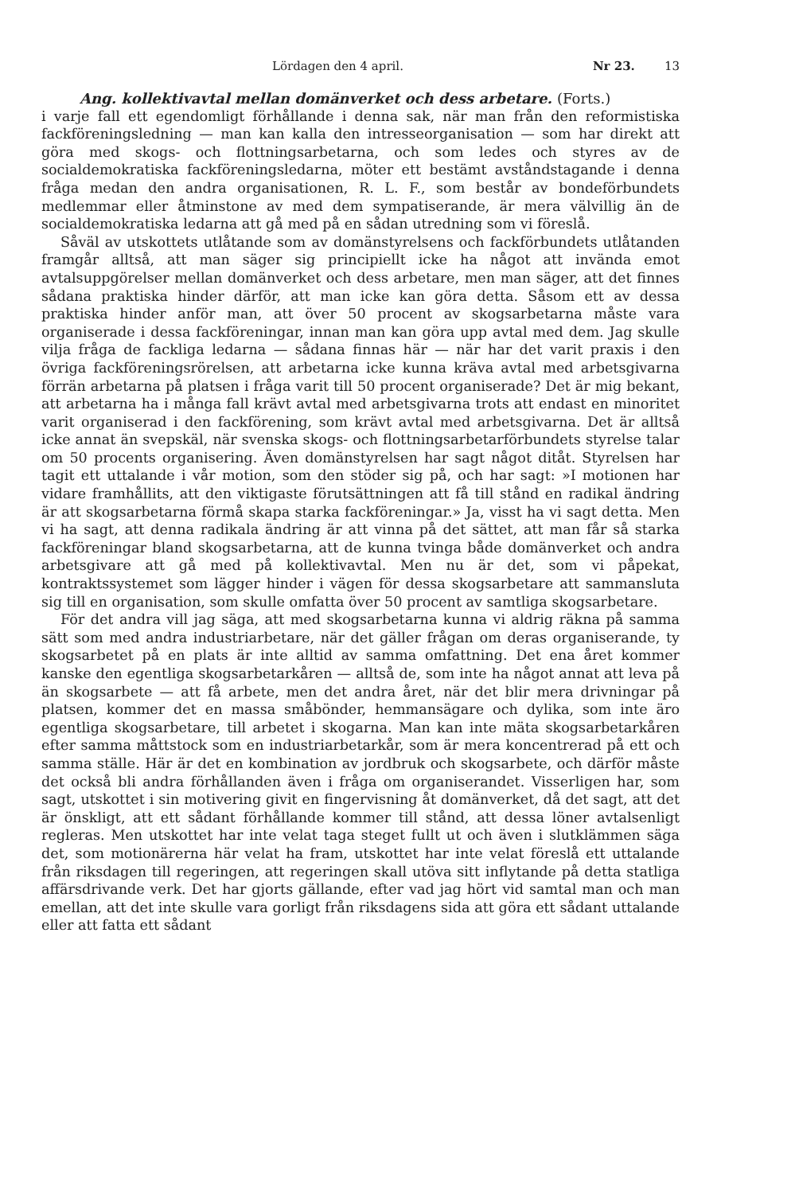Lördagen den 4 april. Nr 23. 13
Ang. kollektivavtal mellan domänverket och dess arbetare. (Forts.)
i varje fall ett egendomligt förhållande i denna sak, när man från den reformistiska fackföreningsledning — man kan kalla den intresseorganisation — som har direkt att göra med skogs- och flottningsarbetarna, och som ledes och styres av de socialdemokratiska fackföreningsledarna, möter ett bestämt avståndstagande i denna fråga medan den andra organisationen, R. L. F., som består av bondeförbundets medlemmar eller åtminstone av med dem sympatiserande, är mera välvillig än de socialdemokratiska ledarna att gå med på en sådan utredning som vi föreslå.
Såväl av utskottets utlåtande som av domänstyrelsens och fackförbundets utlåtanden framgår alltså, att man säger sig principiellt icke ha något att invända emot avtalsuppgörelser mellan domänverket och dess arbetare, men man säger, att det finnes sådana praktiska hinder därför, att man icke kan göra detta. Såsom ett av dessa praktiska hinder anför man, att över 50 procent av skogsarbetarna måste vara organiserade i dessa fackföreningar, innan man kan göra upp avtal med dem. Jag skulle vilja fråga de fackliga ledarna — sådana finnas här — när har det varit praxis i den övriga fackföreningsrörelsen, att arbetarna icke kunna kräva avtal med arbetsgivarna förrän arbetarna på platsen i fråga varit till 50 procent organiserade? Det är mig bekant, att arbetarna ha i många fall krävt avtal med arbetsgivarna trots att endast en minoritet varit organiserad i den fackförening, som krävt avtal med arbetsgivarna. Det är alltså icke annat än svepskäl, när svenska skogs- och flottningsarbetarförbundets styrelse talar om 50 procents organisering. Även domänstyrelsen har sagt något ditåt. Styrelsen har tagit ett uttalande i vår motion, som den stöder sig på, och har sagt: »I motionen har vidare framhållits, att den viktigaste förutsättningen att få till stånd en radikal ändring är att skogsarbetarna förmå skapa starka fackföreningar.» Ja, visst ha vi sagt detta. Men vi ha sagt, att denna radikala ändring är att vinna på det sättet, att man får så starka fackföreningar bland skogsarbetarna, att de kunna tvinga både domänverket och andra arbetsgivare att gå med på kollektivavtal. Men nu är det, som vi påpekat, kontraktssystemet som lägger hinder i vägen för dessa skogsarbetare att sammansluta sig till en organisation, som skulle omfatta över 50 procent av samtliga skogsarbetare.
För det andra vill jag säga, att med skogsarbetarna kunna vi aldrig räkna på samma sätt som med andra industriarbetare, när det gäller frågan om deras organiserande, ty skogsarbetet på en plats är inte alltid av samma omfattning. Det ena året kommer kanske den egentliga skogsarbetarkåren — alltså de, som inte ha något annat att leva på än skogsarbete — att få arbete, men det andra året, när det blir mera drivningar på platsen, kommer det en massa småbönder, hemmansägare och dylika, som inte äro egentliga skogsarbetare, till arbetet i skogarna. Man kan inte mäta skogsarbetarkåren efter samma måttstock som en industriarbetarkår, som är mera koncentrerad på ett och samma ställe. Här är det en kombination av jordbruk och skogsarbete, och därför måste det också bli andra förhållanden även i fråga om organiserandet. Visserligen har, som sagt, utskottet i sin motivering givit en fingervisning åt domänverket, då det sagt, att det är önskligt, att ett sådant förhållande kommer till stånd, att dessa löner avtalsenligt regleras. Men utskottet har inte velat taga steget fullt ut och även i slutklämmen säga det, som motionärerna här velat ha fram, utskottet har inte velat föreslå ett uttalande från riksdagen till regeringen, att regeringen skall utöva sitt inflytande på detta statliga affärsdrivande verk. Det har gjorts gällande, efter vad jag hört vid samtal man och man emellan, att det inte skulle vara gorligt från riksdagens sida att göra ett sådant uttalande eller att fatta ett sådant